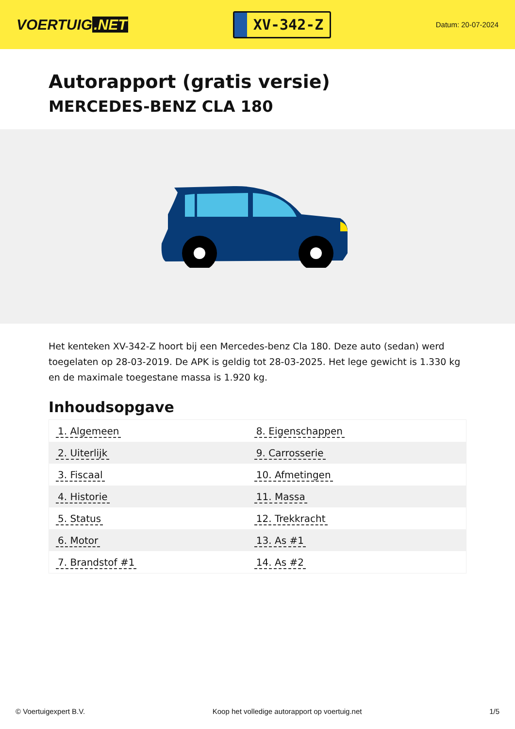VOERTUIG.NET
XV-342-Z
Datum: 20-07-2024
Autorapport (gratis versie)
MERCEDES-BENZ CLA 180
Het kenteken XV-342-Z hoort bij een Mercedes-benz Cla 180. Deze auto (sedan) werd toegelaten op 28-03-2019. De APK is geldig tot 28-03-2025. Het lege gewicht is 1.330 kg en de maximale toegestane massa is 1.920 kg.
Inhoudsopgave
| 1. Algemeen | 8. Eigenschappen |
| 2. Uiterlijk | 9. Carrosserie |
| 3. Fiscaal | 10. Afmetingen |
| 4. Historie | 11. Massa |
| 5. Status | 12. Trekkracht |
| 6. Motor | 13. As #1 |
| 7. Brandstof #1 | 14. As #2 |
© Voertuigexpert B.V. Koop het volledige autorapport op voertuig.net 1/5